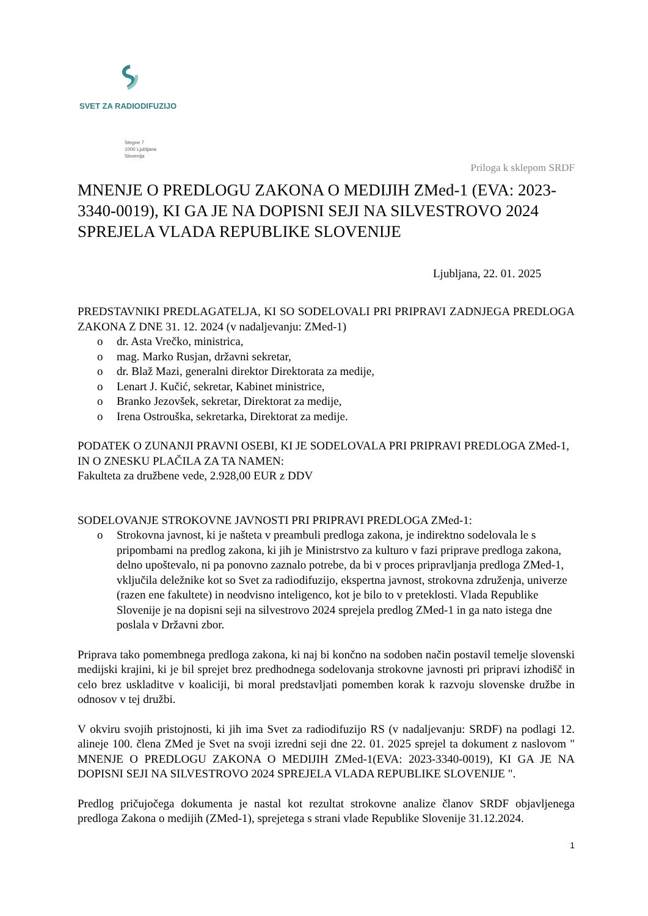SVET ZA RADIODIFUZIJO
Stegne 7
1000 Ljubljana
Slovenija
Priloga k sklepom SRDF
MNENJE O PREDLOGU ZAKONA O MEDIJIH ZMed-1 (EVA: 2023-3340-0019), KI GA JE NA DOPISNI SEJI NA SILVESTROVO 2024 SPREJELA VLADA REPUBLIKE SLOVENIJE
Ljubljana, 22. 01. 2025
PREDSTAVNIKI PREDLAGATELJA, KI SO SODELOVALI PRI PRIPRAVI ZADNJEGA PREDLOGA ZAKONA Z DNE 31. 12. 2024 (v nadaljevanju: ZMed-1)
o dr. Asta Vrečko, ministrica,
o mag. Marko Rusjan, državni sekretar,
o dr. Blaž Mazi, generalni direktor Direktorata za medije,
o Lenart J. Kučić, sekretar, Kabinet ministrice,
o Branko Jezovšek, sekretar, Direktorat za medije,
o Irena Ostrouška, sekretarka, Direktorat za medije.
PODATEK O ZUNANJI PRAVNI OSEBI, KI JE SODELOVALA PRI PRIPRAVI PREDLOGA ZMed-1, IN O ZNESKU PLAČILA ZA TA NAMEN:
Fakulteta za družbene vede, 2.928,00 EUR z DDV
SODELOVANJE STROKOVNE JAVNOSTI PRI PRIPRAVI PREDLOGA ZMed-1:
o Strokovna javnost, ki je našteta v preambuli predloga zakona, je indirektno sodelovala le s pripombami na predlog zakona, ki jih je Ministrstvo za kulturo v fazi priprave predloga zakona, delno upoštevalo, ni pa ponovno zaznalo potrebe, da bi v proces pripravljanja predloga ZMed-1, vključila deležnike kot so Svet za radiodifuzijo, ekspertna javnost, strokovna združenja, univerze (razen ene fakultete) in neodvisno inteligenco, kot je bilo to v preteklosti. Vlada Republike Slovenije je na dopisni seji na silvestrovo 2024 sprejela predlog ZMed-1 in ga nato istega dne poslala v Državni zbor.
Priprava tako pomembnega predloga zakona, ki naj bi končno na sodoben način postavil temelje slovenski medijski krajini, ki je bil sprejet brez predhodnega sodelovanja strokovne javnosti pri pripravi izhodišč in celo brez uskladitve v koaliciji, bi moral predstavljati pomemben korak k razvoju slovenske družbe in odnosov v tej družbi.
V okviru svojih pristojnosti, ki jih ima Svet za radiodifuzijo RS (v nadaljevanju: SRDF) na podlagi 12. alineje 100. člena ZMed je Svet na svoji izredni seji dne 22. 01. 2025 sprejel ta dokument z naslovom " MNENJE O PREDLOGU ZAKONA O MEDIJIH ZMed-1(EVA: 2023-3340-0019), KI GA JE NA DOPISNI SEJI NA SILVESTROVO 2024 SPREJELA VLADA REPUBLIKE SLOVENIJE ".
Predlog pričujočega dokumenta je nastal kot rezultat strokovne analize članov SRDF objavljenega predloga Zakona o medijih (ZMed-1), sprejetega s strani vlade Republike Slovenije 31.12.2024.
1